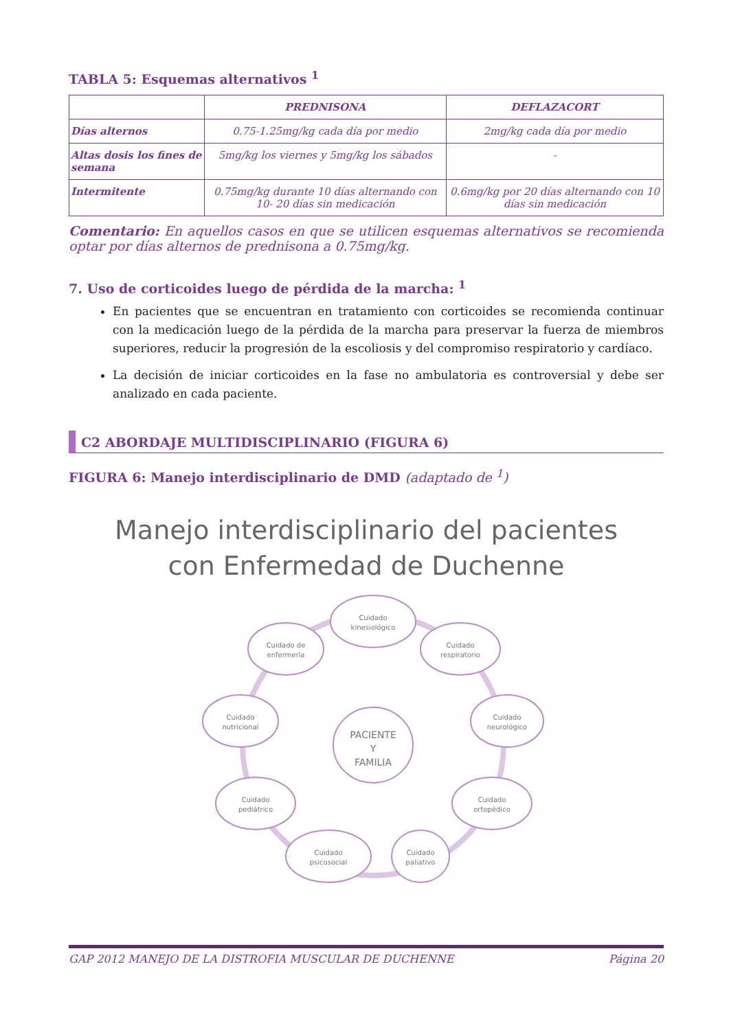TABLA 5: Esquemas alternativos <sup>1</sup>
| | PREDNISONA | DEFLAZACORT |
| --- | --- | --- |
| Días alternos | 0.75-1.25mg/kg cada día por medio | 2mg/kg cada día por medio |
| Altas dosis los fines de semana | 5mg/kg los viernes y 5mg/kg los sábados | - |
| Intermitente | 0.75mg/kg durante 10 días alternando con 10- 20 días sin medicación | 0.6mg/kg por 20 días alternando con 10 días sin medicación |
Comentario: En aquellos casos en que se utilicen esquemas alternativos se recomienda optar por días alternos de prednisona a 0.75mg/kg.
7. Uso de corticoides luego de pérdida de la marcha: <sup>1</sup>
En pacientes que se encuentran en tratamiento con corticoides se recomienda continuar con la medicación luego de la pérdida de la marcha para preservar la fuerza de miembros superiores, reducir la progresión de la escoliosis y del compromiso respiratorio y cardíaco.
La decisión de iniciar corticoides en la fase no ambulatoria es controversial y debe ser analizado en cada paciente.
C2 ABORDAJE MULTIDISCIPLINARIO (FIGURA 6)
FIGURA 6: Manejo interdisciplinario de DMD (adaptado de <sup>1</sup>)
Manejo interdisciplinario del pacientes
con Enfermedad de Duchenne
PACIENTE
Y
FAMILIA
Cuidado
kinesiológico
Cuidado de
enfermería
Cuidado
respiratorio
Cuidado
nutricional
Cuidado
neurológico
Cuidado
pediátrico
Cuidado
ortopédico
Cuidado
psicosocial
Cuidado
paliativo
GAP 2012 MANEJO DE LA DISTROFIA MUSCULAR DE DUCHENNE Página 20